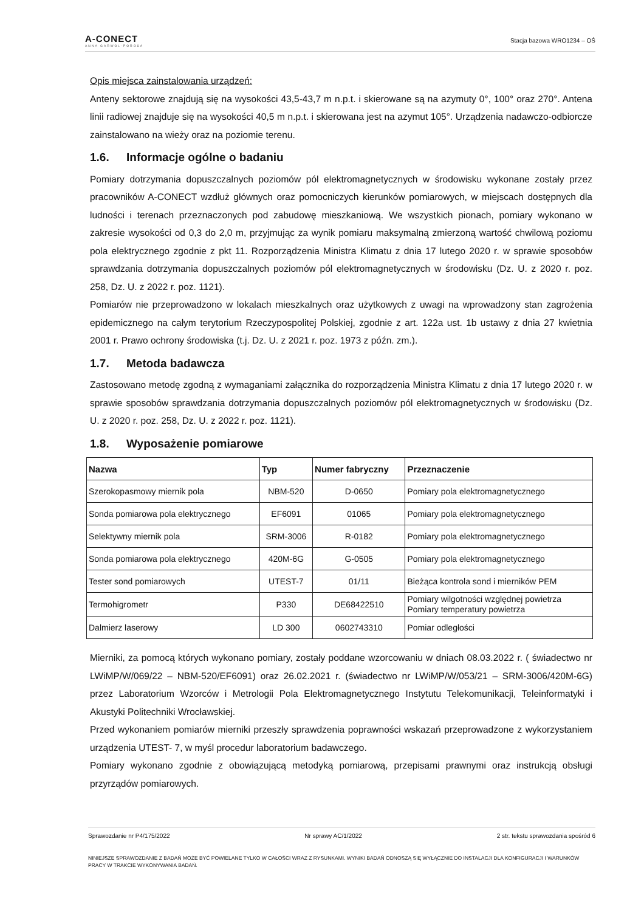A-CONECT
ANNA GARWOL-POROSA
Stacja bazowa WRO1234 – OŚ
Opis miejsca zainstalowania urządzeń:
Anteny sektorowe znajdują się na wysokości 43,5-43,7 m n.p.t. i skierowane są na azymuty 0°, 100° oraz 270°. Antena linii radiowej znajduje się na wysokości 40,5 m n.p.t. i skierowana jest na azymut 105°. Urządzenia nadawczo-odbiorcze zainstalowano na wieży oraz na poziomie terenu.
1.6. Informacje ogólne o badaniu
Pomiary dotrzymania dopuszczalnych poziomów pól elektromagnetycznych w środowisku wykonane zostały przez pracowników A-CONECT wzdłuż głównych oraz pomocniczych kierunków pomiarowych, w miejscach dostępnych dla ludności i terenach przeznaczonych pod zabudowę mieszkaniową. We wszystkich pionach, pomiary wykonano w zakresie wysokości od 0,3 do 2,0 m, przyjmując za wynik pomiaru maksymalną zmierzoną wartość chwilową poziomu pola elektrycznego zgodnie z pkt 11. Rozporządzenia Ministra Klimatu z dnia 17 lutego 2020 r. w sprawie sposobów sprawdzania dotrzymania dopuszczalnych poziomów pól elektromagnetycznych w środowisku (Dz. U. z 2020 r. poz. 258, Dz. U. z 2022 r. poz. 1121).
Pomiarów nie przeprowadzono w lokalach mieszkalnych oraz użytkowych z uwagi na wprowadzony stan zagrożenia epidemicznego na całym terytorium Rzeczypospolitej Polskiej, zgodnie z art. 122a ust. 1b ustawy z dnia 27 kwietnia 2001 r. Prawo ochrony środowiska (t.j. Dz. U. z 2021 r. poz. 1973 z późn. zm.).
1.7. Metoda badawcza
Zastosowano metodę zgodną z wymaganiami załącznika do rozporządzenia Ministra Klimatu z dnia 17 lutego 2020 r. w sprawie sposobów sprawdzania dotrzymania dopuszczalnych poziomów pól elektromagnetycznych w środowisku (Dz. U. z 2020 r. poz. 258, Dz. U. z 2022 r. poz. 1121).
1.8. Wyposażenie pomiarowe
| Nazwa | Typ | Numer fabryczny | Przeznaczenie |
| --- | --- | --- | --- |
| Szerokopasmowy miernik pola | NBM-520 | D-0650 | Pomiary pola elektromagnetycznego |
| Sonda pomiarowa pola elektrycznego | EF6091 | 01065 | Pomiary pola elektromagnetycznego |
| Selektywny miernik pola | SRM-3006 | R-0182 | Pomiary pola elektromagnetycznego |
| Sonda pomiarowa pola elektrycznego | 420M-6G | G-0505 | Pomiary pola elektromagnetycznego |
| Tester sond pomiarowych | UTEST-7 | 01/11 | Bieżąca kontrola sond i mierników PEM |
| Termohigrometr | P330 | DE68422510 | Pomiary wilgotności względnej powietrza Pomiary temperatury powietrza |
| Dalmierz laserowy | LD 300 | 0602743310 | Pomiar odległości |
Mierniki, za pomocą których wykonano pomiary, zostały poddane wzorcowaniu w dniach 08.03.2022 r. ( świadectwo nr LWiMP/W/069/22 – NBM-520/EF6091) oraz 26.02.2021 r. (świadectwo nr LWiMP/W/053/21 – SRM-3006/420M-6G) przez Laboratorium Wzorców i Metrologii Pola Elektromagnetycznego Instytutu Telekomunikacji, Teleinformatyki i Akustyki Politechniki Wrocławskiej.
Przed wykonaniem pomiarów mierniki przeszły sprawdzenia poprawności wskazań przeprowadzone z wykorzystaniem urządzenia UTEST- 7, w myśl procedur laboratorium badawczego.
Pomiary wykonano zgodnie z obowiązującą metodyką pomiarową, przepisami prawnymi oraz instrukcją obsługi przyrządów pomiarowych.
Sprawozdanie nr P4/175/2022 Nr sprawy AC/1/2022 2 str. tekstu sprawozdania spośród 6
NINIEJSZE SPRAWOZDANIE Z BADAŃ MOŻE BYĆ POWIELANE TYLKO W CAŁOŚCI WRAZ Z RYSUNKAMI. WYNIKI BADAŃ ODNOSZĄ SIĘ WYŁĄCZNIE DO INSTALACJI DLA KONFIGURACJI I WARUNKÓW PRACY W TRAKCIE WYKONYWANIA BADAŃ.